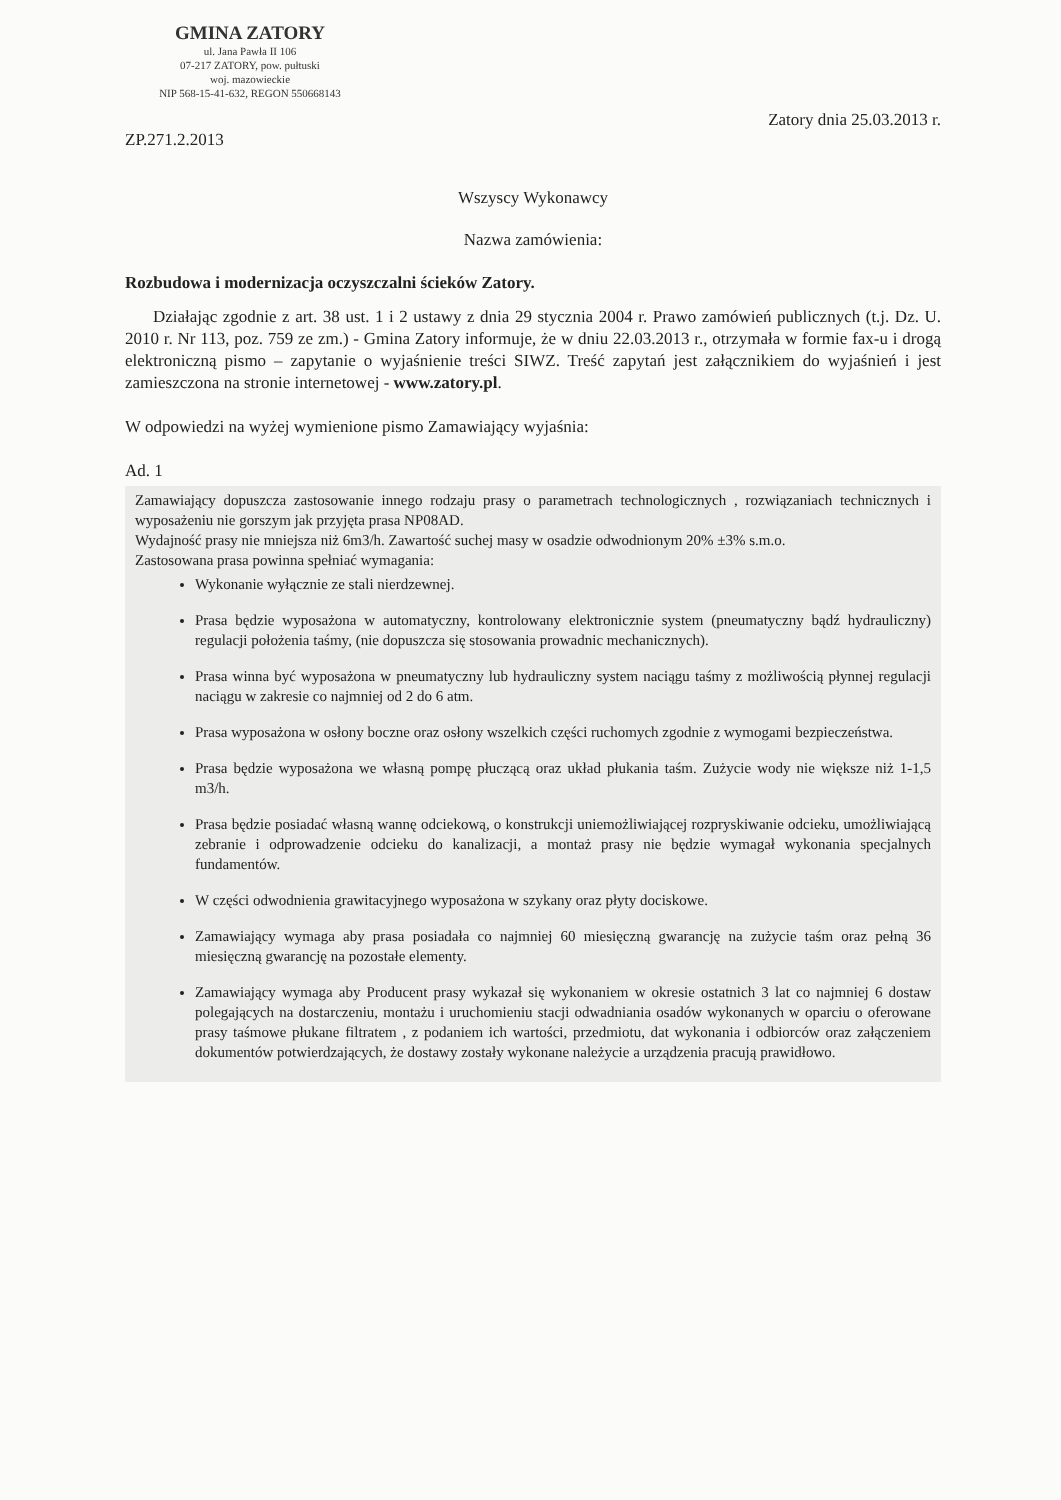GMINA ZATORY
ul. Jana Pawła II 106
07-217 ZATORY, pow. pułtuski
woj. mazowieckie
NIP 568-15-41-632, REGON 550668143
ZP.271.2.2013 Zatory dnia 25.03.2013 r.
Wszyscy Wykonawcy
Nazwa zamówienia:
Rozbudowa i modernizacja oczyszczalni ścieków Zatory.
Działając zgodnie z art. 38 ust. 1 i 2 ustawy z dnia 29 stycznia 2004 r. Prawo zamówień publicznych (t.j. Dz. U. 2010 r. Nr 113, poz. 759 ze zm.) - Gmina Zatory informuje, że w dniu 22.03.2013 r., otrzymała w formie fax-u i drogą elektroniczną pismo – zapytanie o wyjaśnienie treści SIWZ. Treść zapytań jest załącznikiem do wyjaśnień i jest zamieszczona na stronie internetowej - www.zatory.pl.
W odpowiedzi na wyżej wymienione pismo Zamawiający wyjaśnia:
Ad. 1
Zamawiający dopuszcza zastosowanie innego rodzaju prasy o parametrach technologicznych , rozwiązaniach technicznych i wyposażeniu nie gorszym jak przyjęta prasa NP08AD.
Wydajność prasy nie mniejsza niż 6m3/h. Zawartość suchej masy w osadzie odwodnionym 20% ±3% s.m.o.
Zastosowana prasa powinna spełniać wymagania:
Wykonanie wyłącznie ze stali nierdzewnej.
Prasa będzie wyposażona w automatyczny, kontrolowany elektronicznie system (pneumatyczny bądź hydrauliczny) regulacji położenia taśmy, (nie dopuszcza się stosowania prowadnic mechanicznych).
Prasa winna być wyposażona w pneumatyczny lub hydrauliczny system naciągu taśmy z możliwością płynnej regulacji naciągu w zakresie co najmniej od 2 do 6 atm.
Prasa wyposażona w osłony boczne oraz osłony wszelkich części ruchomych zgodnie z wymogami bezpieczeństwa.
Prasa będzie wyposażona we własną pompę płuczącą oraz układ płukania taśm. Zużycie wody nie większe niż 1-1,5 m3/h.
Prasa będzie posiadać własną wannę odciekową, o konstrukcji uniemożliwiającej rozpryskiwanie odcieku, umożliwiającą zebranie i odprowadzenie odcieku do kanalizacji, a montaż prasy nie będzie wymagał wykonania specjalnych fundamentów.
W części odwodnienia grawitacyjnego wyposażona w szykany oraz płyty dociskowe.
Zamawiający wymaga aby prasa posiadała co najmniej 60 miesięczną gwarancję na zużycie taśm oraz pełną 36 miesięczną gwarancję na pozostałe elementy.
Zamawiający wymaga aby Producent prasy wykazał się wykonaniem w okresie ostatnich 3 lat co najmniej 6 dostaw polegających na dostarczeniu, montażu i uruchomieniu stacji odwadniania osadów wykonanych w oparciu o oferowane prasy taśmowe płukane filtratem , z podaniem ich wartości, przedmiotu, dat wykonania i odbiorców oraz załączeniem dokumentów potwierdzających, że dostawy zostały wykonane należycie a urządzenia pracują prawidłowo.